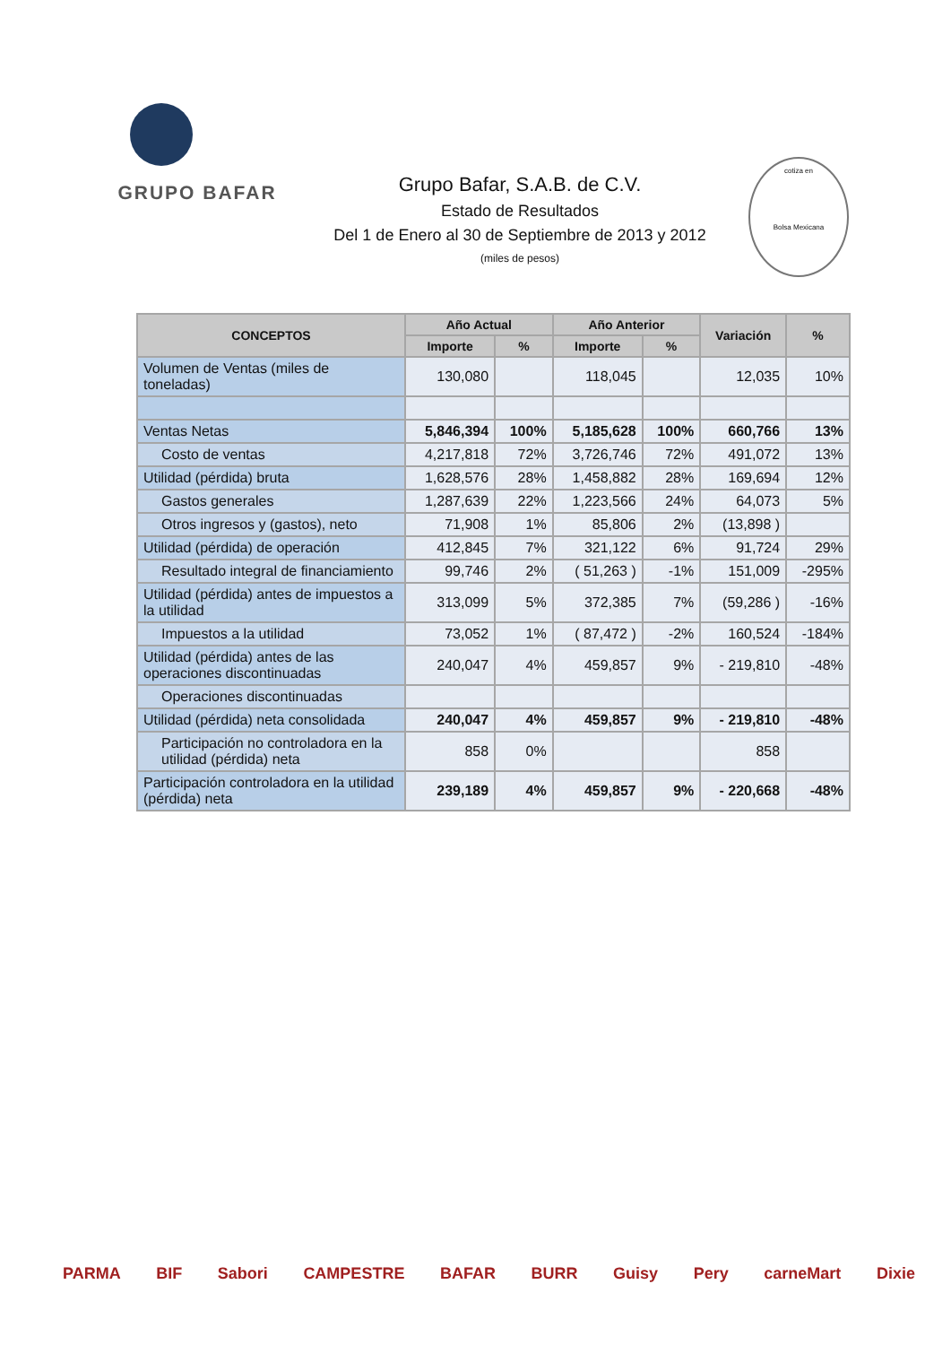GRUPO BAFAR
Grupo Bafar, S.A.B. de C.V.
Estado de Resultados
Del 1 de Enero al 30 de Septiembre de 2013 y 2012
(miles de pesos)
cotiza en
Bolsa Mexicana
| CONCEPTOS | Año Actual | | Año Anterior | | Variación | % |
| --- | --- | --- | --- | --- | --- | --- |
| | Importe | % | Importe | % | | |
| Volumen de Ventas (miles de toneladas) | 130,080 | | 118,045 | | 12,035 | 10% |
| Ventas Netas | 5,846,394 | 100% | 5,185,628 | 100% | 660,766 | 13% |
| Costo de ventas | 4,217,818 | 72% | 3,726,746 | 72% | 491,072 | 13% |
| Utilidad (pérdida) bruta | 1,628,576 | 28% | 1,458,882 | 28% | 169,694 | 12% |
| Gastos generales | 1,287,639 | 22% | 1,223,566 | 24% | 64,073 | 5% |
| Otros ingresos y (gastos), neto | 71,908 | 1% | 85,806 | 2% | (13,898 ) | |
| Utilidad (pérdida) de operación | 412,845 | 7% | 321,122 | 6% | 91,724 | 29% |
| Resultado integral de financiamiento | 99,746 | 2% | ( 51,263 ) | -1% | 151,009 | -295% |
| Utilidad (pérdida) antes de impuestos a la utilidad | 313,099 | 5% | 372,385 | 7% | (59,286 ) | -16% |
| Impuestos a la utilidad | 73,052 | 1% | ( 87,472 ) | -2% | 160,524 | -184% |
| Utilidad (pérdida) antes de las operaciones discontinuadas | 240,047 | 4% | 459,857 | 9% | - 219,810 | -48% |
| Operaciones discontinuadas | | | | | | |
| Utilidad (pérdida) neta consolidada | 240,047 | 4% | 459,857 | 9% | - 219,810 | -48% |
| Participación no controladora en la utilidad (pérdida) neta | 858 | 0% | | | 858 | |
| Participación controladora en la utilidad (pérdida) neta | 239,189 | 4% | 459,857 | 9% | - 220,668 | -48% |
PARMA BIF Sabori CAMPESTRE BAFAR BURR Guisy Pery carneMart Dixie